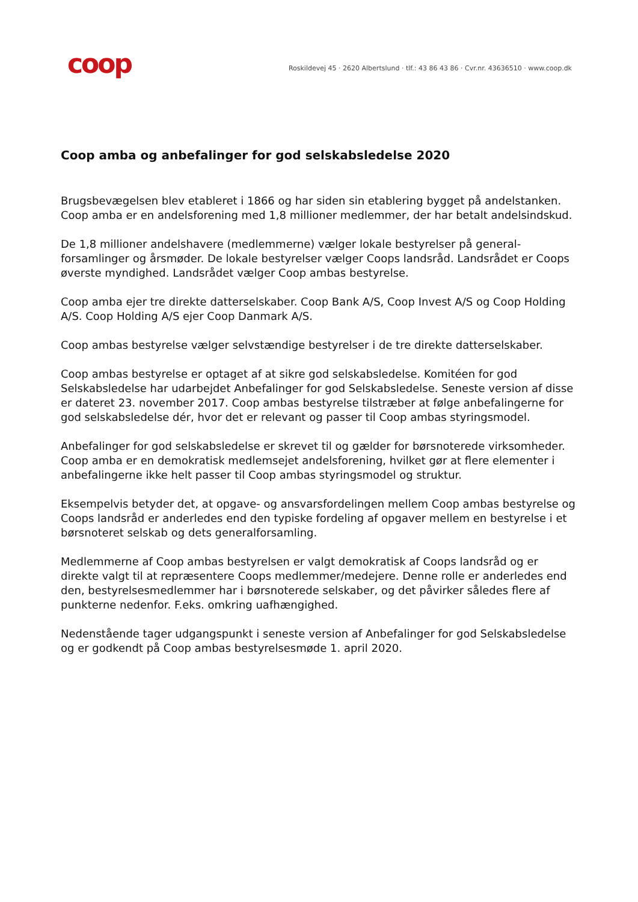coop
Roskildevej 45 · 2620 Albertslund · tlf.: 43 86 43 86 · Cvr.nr. 43636510 · www.coop.dk
Coop amba og anbefalinger for god selskabsledelse 2020
Brugsbevægelsen blev etableret i 1866 og har siden sin etablering bygget på andels­tanken. Coop amba er en andelsforening med 1,8 millioner medlemmer, der har betalt andelsindskud.
De 1,8 millioner andelshavere (medlemmerne) vælger lokale bestyrelser på general­forsamlinger og årsmøder. De lokale bestyrelser vælger Coops landsråd. Landsrådet er Coops øverste myndighed. Landsrådet vælger Coop ambas bestyrelse.
Coop amba ejer tre direkte datterselskaber. Coop Bank A/S, Coop Invest A/S og Coop Holding A/S. Coop Holding A/S ejer Coop Danmark A/S.
Coop ambas bestyrelse vælger selvstændige bestyrelser i de tre direkte datterselska­ber.
Coop ambas bestyrelse er optaget af at sikre god selskabsledelse. Komitéen for god Selskabsledelse har udarbejdet Anbefalinger for god Selskabsledelse. Seneste version af disse er dateret 23. november 2017. Coop ambas bestyrelse tilstræber at følge an­befalingerne for god selskabsledelse dér, hvor det er relevant og passer til Coop am­bas styringsmodel.
Anbefalinger for god selskabsledelse er skrevet til og gælder for børsnoterede virk­somheder. Coop amba er en demokratisk medlemsejet andelsforening, hvilket gør at flere elementer i anbefalingerne ikke helt passer til Coop ambas styringsmodel og struktur.
Eksempelvis betyder det, at opgave- og ansvarsfordelingen mellem Coop ambas be­styrelse og Coops landsråd er anderledes end den typiske fordeling af opgaver mellem en bestyrelse i et børsnoteret selskab og dets generalforsamling.
Medlemmerne af Coop ambas bestyrelsen er valgt demokratisk af Coops landsråd og er direkte valgt til at repræsentere Coops medlemmer/medejere. Denne rolle er an­derledes end den, bestyrelsesmedlemmer har i børsnoterede selskaber, og det påvir­ker således flere af punkterne nedenfor. F.eks. omkring uafhængighed.
Nedenstående tager udgangspunkt i seneste version af Anbefalinger for god Selskabs­ledelse og er godkendt på Coop ambas bestyrelsesmøde 1. april 2020.